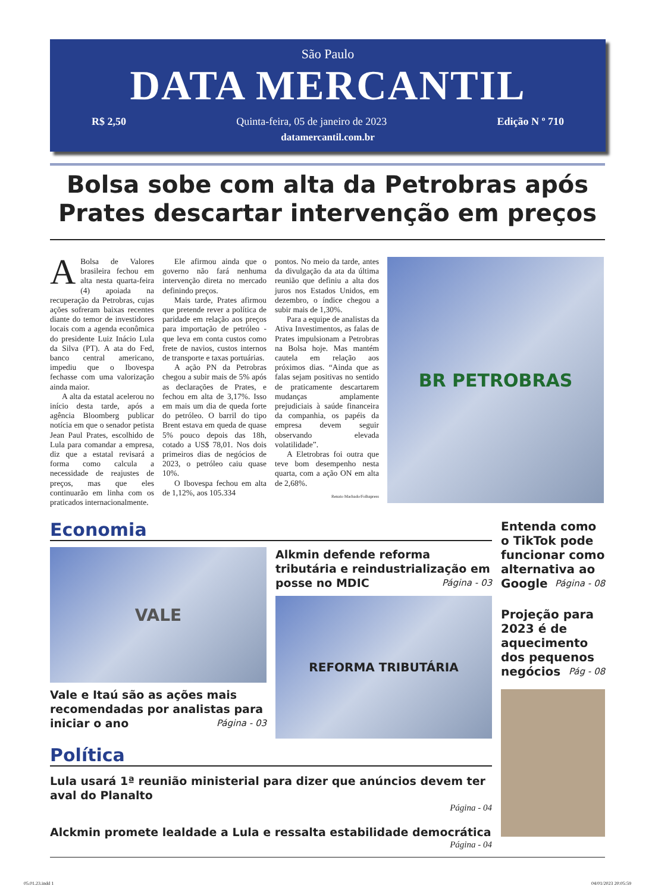São Paulo
DATA MERCANTIL
R$ 2,50 Quinta-feira, 05 de janeiro de 2023 Edição N º 710
datamercantil.com.br
Bolsa sobe com alta da Petrobras após Prates descartar intervenção em preços
ABolsa de Valores brasileira fechou em alta nesta quarta-feira (4) apoiada na recuperação da Petrobras, cujas ações sofreram baixas recentes diante do temor de investidores locais com a agenda econômica do presidente Luiz Inácio Lula da Silva (PT). A ata do Fed, banco central americano, impediu que o Ibovespa fechasse com uma valorização ainda maior.
A alta da estatal acelerou no início desta tarde, após a agência Bloomberg publicar notícia em que o senador petista Jean Paul Prates, escolhido de Lula para comandar a empresa, diz que a estatal revisará a forma como calcula a necessidade de reajustes de preços, mas que eles continuarão em linha com os praticados internacionalmente.
Ele afirmou ainda que o governo não fará nenhuma intervenção direta no mercado definindo preços.
Mais tarde, Prates afirmou que pretende rever a política de paridade em relação aos preços para importação de petróleo -que leva em conta custos como frete de navios, custos internos de transporte e taxas portuárias.
A ação PN da Petrobras chegou a subir mais de 5% após as declarações de Prates, e fechou em alta de 3,17%. Isso em mais um dia de queda forte do petróleo. O barril do tipo Brent estava em queda de quase 5% pouco depois das 18h, cotado a US$ 78,01. Nos dois primeiros dias de negócios de 2023, o petróleo caiu quase 10%.
O Ibovespa fechou em alta de 1,12%, aos 105.334
pontos. No meio da tarde, antes da divulgação da ata da última reunião que definiu a alta dos juros nos Estados Unidos, em dezembro, o índice chegou a subir mais de 1,30%.
Para a equipe de analistas da Ativa Investimentos, as falas de Prates impulsionam a Petrobras na Bolsa hoje. Mas mantém cautela em relação aos próximos dias. “Ainda que as falas sejam positivas no sentido de praticamente descartarem mudanças amplamente prejudiciais à saúde financeira da companhia, os papéis da empresa devem seguir observando elevada volatilidade”.
A Eletrobras foi outra que teve bom desempenho nesta quarta, com a ação ON em alta de 2,68%.
Renato Machado/Folhapress
BR PETROBRAS
Economia
VALE
Vale e Itaú são as ações mais recomendadas por analistas para iniciar o ano Página - 03
Alkmin defende reforma tributária e reindustrialização em posse no MDIC Página - 03
REFORMA TRIBUTÁRIA
Política
Lula usará 1ª reunião ministerial para dizer que anúncios devem ter aval do Planalto
Página - 04
Alckmin promete lealdade a Lula e ressalta estabilidade democrática
Página - 04
Entenda como o TikTok pode funcionar como alternativa ao Google Página - 08
Projeção para 2023 é de aquecimento dos pequenos negócios Pág - 08
05.01.23.indd 1 04/01/2023 20:05:59